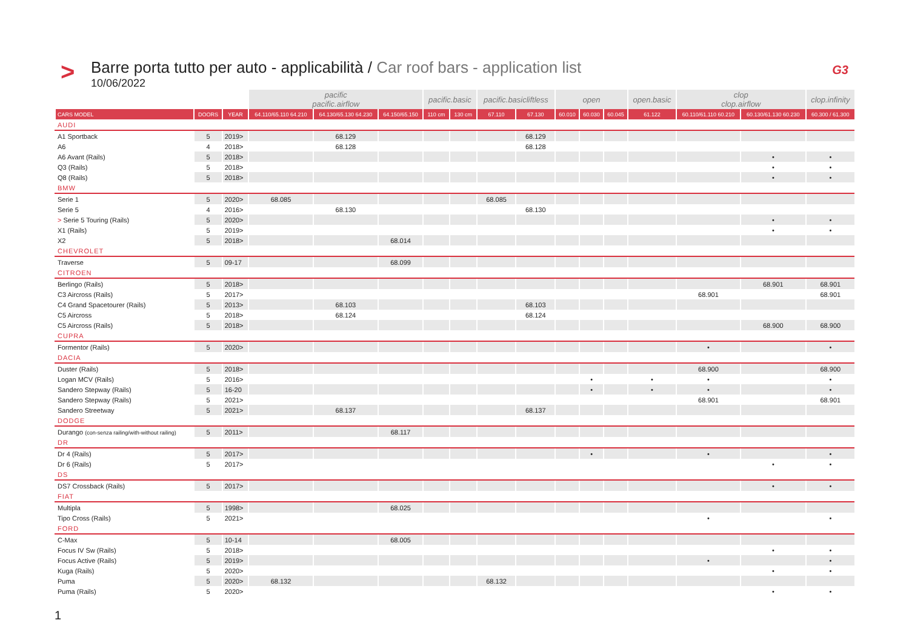>
Barre porta tutto per auto - applicabilità / Car roof bars - application list
10/06/2022
G3
| | | | pacific pacific.airflow | | | pacific.basic | | pacific.basicliftless | | open | | | open.basic | clop clop.airflow | | clop.infinity |
| --- | --- | --- | --- | --- | --- | --- | --- | --- | --- | --- | --- | --- | --- | --- | --- | --- |
| CARS MODEL | DOORS | YEAR | 64.110/65.110 64.210 | 64.130/65.130 64.230 | 64.150/65.150 | 110 cm | 130 cm | 67.110 | 67.130 | 60.010 | 60.030 | 60.045 | 61.122 | 60.110/61.110 60.210 | 60.130/61.130 60.230 | 60.300 / 61.300 |
| AUDI | | | | | | | | | | | | | | | | |
| A1 Sportback | 5 | 2019> | | 68.129 | | | | | 68.129 | | | | | | | |
| A6 | 4 | 2018> | | 68.128 | | | | | 68.128 | | | | | | | |
| A6 Avant (Rails) | 5 | 2018> | | | | | | | | | | | | | • | • |
| Q3 (Rails) | 5 | 2018> | | | | | | | | | | | | | • | • |
| Q8 (Rails) | 5 | 2018> | | | | | | | | | | | | | • | • |
| BMW | | | | | | | | | | | | | | | | |
| Serie 1 | 5 | 2020> | 68.085 | | | | | 68.085 | | | | | | | | |
| Serie 5 | 4 | 2016> | | 68.130 | | | | | 68.130 | | | | | | | |
| > Serie 5 Touring (Rails) | 5 | 2020> | | | | | | | | | | | | | • | • |
| X1 (Rails) | 5 | 2019> | | | | | | | | | | | | | • | • |
| X2 | 5 | 2018> | | | 68.014 | | | | | | | | | | | |
| CHEVROLET | | | | | | | | | | | | | | | | |
| Traverse | 5 | 09-17 | | | 68.099 | | | | | | | | | | | |
| CITROEN | | | | | | | | | | | | | | | | |
| Berlingo (Rails) | 5 | 2018> | | | | | | | | | | | | | 68.901 | 68.901 |
| C3 Aircross (Rails) | 5 | 2017> | | | | | | | | | | | | 68.901 | | 68.901 |
| C4 Grand Spacetourer (Rails) | 5 | 2013> | | 68.103 | | | | | 68.103 | | | | | | | |
| C5 Aircross | 5 | 2018> | | 68.124 | | | | | 68.124 | | | | | | | |
| C5 Aircross (Rails) | 5 | 2018> | | | | | | | | | | | | | 68.900 | 68.900 |
| CUPRA | | | | | | | | | | | | | | | | |
| Formentor (Rails) | 5 | 2020> | | | | | | | | | | | | • | | • |
| DACIA | | | | | | | | | | | | | | | | |
| Duster (Rails) | 5 | 2018> | | | | | | | | | | | | 68.900 | | 68.900 |
| Logan MCV (Rails) | 5 | 2016> | | | | | | | | | • | | • | • | | • |
| Sandero Stepway (Rails) | 5 | 16-20 | | | | | | | | | • | | • | • | | • |
| Sandero Stepway (Rails) | 5 | 2021> | | | | | | | | | | | | 68.901 | | 68.901 |
| Sandero Streetway | 5 | 2021> | | 68.137 | | | | | 68.137 | | | | | | | |
| DODGE | | | | | | | | | | | | | | | | |
| Durango (con-senza railing/with-without railing) | 5 | 2011> | | | 68.117 | | | | | | | | | | | |
| DR | | | | | | | | | | | | | | | | |
| Dr 4 (Rails) | 5 | 2017> | | | | | | | | | • | | | • | | • |
| Dr 6 (Rails) | 5 | 2017> | | | | | | | | | | | | | • | • |
| DS | | | | | | | | | | | | | | | | |
| DS7 Crossback (Rails) | 5 | 2017> | | | | | | | | | | | | | • | • |
| FIAT | | | | | | | | | | | | | | | | |
| Multipla | 5 | 1998> | | | 68.025 | | | | | | | | | | | |
| Tipo Cross (Rails) | 5 | 2021> | | | | | | | | | | | | • | | • |
| FORD | | | | | | | | | | | | | | | | |
| C-Max | 5 | 10-14 | | | 68.005 | | | | | | | | | | | |
| Focus IV Sw (Rails) | 5 | 2018> | | | | | | | | | | | | | • | • |
| Focus Active (Rails) | 5 | 2019> | | | | | | | | | | | | • | | • |
| Kuga (Rails) | 5 | 2020> | | | | | | | | | | | | | • | • |
| Puma | 5 | 2020> | 68.132 | | | | | 68.132 | | | | | | | | |
| Puma (Rails) | 5 | 2020> | | | | | | | | | | | | | • | • |
1